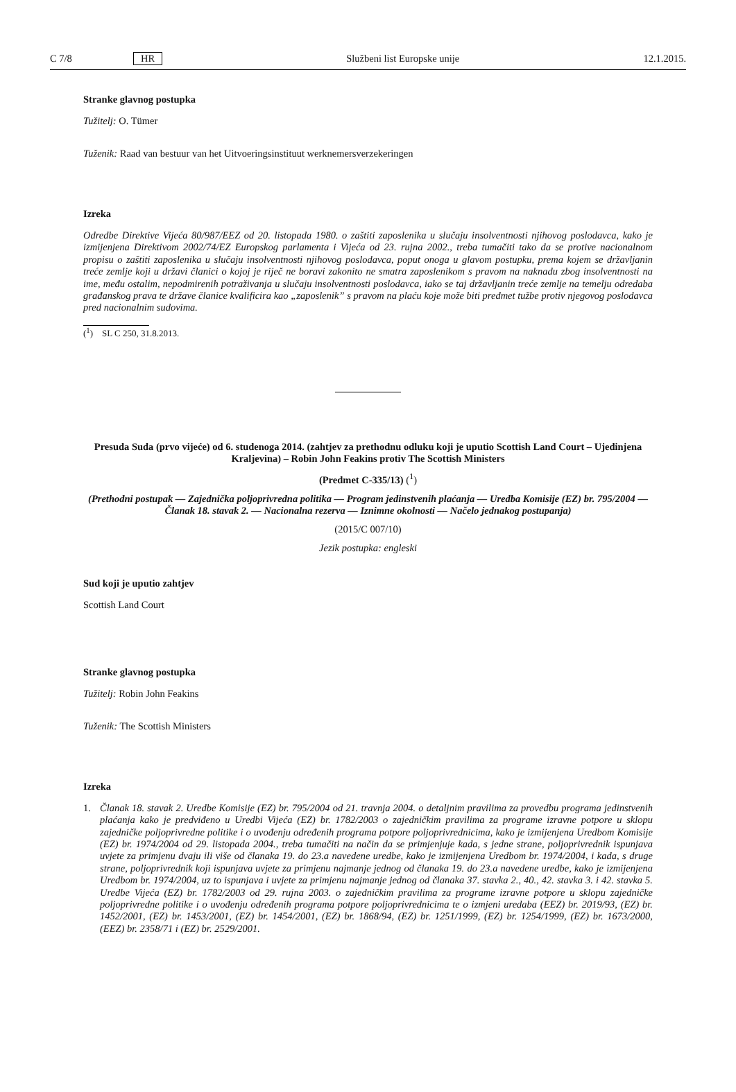C 7/8 HR Službeni list Europske unije 12.1.2015.
Stranke glavnog postupka
Tužitelj: O. Tümer
Tuženik: Raad van bestuur van het Uitvoeringsinstituut werknemersverzekeringen
Izreka
Odredbe Direktive Vijeća 80/987/EEZ od 20. listopada 1980. o zaštiti zaposlenika u slučaju insolventnosti njihovog poslodavca, kako je izmijenjena Direktivom 2002/74/EZ Europskog parlamenta i Vijeća od 23. rujna 2002., treba tumačiti tako da se protive nacionalnom propisu o zaštiti zaposlenika u slučaju insolventnosti njihovog poslodavca, poput onoga u glavom postupku, prema kojem se državljanin treće zemlje koji u državi članici o kojoj je riječ ne boravi zakonito ne smatra zaposlenikom s pravom na naknadu zbog insolventnosti na ime, među ostalim, nepodmirenih potraživanja u slučaju insolventnosti poslodavca, iako se taj državljanin treće zemlje na temelju odredaba građanskog prava te države članice kvalificira kao „zaposlenik” s pravom na plaću koje može biti predmet tužbe protiv njegovog poslodavca pred nacionalnim sudovima.
(<sup>1</sup>) SL C 250, 31.8.2013.
Presuda Suda (prvo vijeće) od 6. studenoga 2014. (zahtjev za prethodnu odluku koji je uputio Scottish Land Court – Ujedinjena Kraljevina) – Robin John Feakins protiv The Scottish Ministers
(Predmet C-335/13) (<sup>1</sup>)
(Prethodni postupak — Zajednička poljoprivredna politika — Program jedinstvenih plaćanja — Uredba Komisije (EZ) br. 795/2004 — Članak 18. stavak 2. — Nacionalna rezerva — Iznimne okolnosti — Načelo jednakog postupanja)
(2015/C 007/10)
Jezik postupka: engleski
Sud koji je uputio zahtjev
Scottish Land Court
Stranke glavnog postupka
Tužitelj: Robin John Feakins
Tuženik: The Scottish Ministers
Izreka
1.
Članak 18. stavak 2. Uredbe Komisije (EZ) br. 795/2004 od 21. travnja 2004. o detaljnim pravilima za provedbu programa jedinstvenih plaćanja kako je predviđeno u Uredbi Vijeća (EZ) br. 1782/2003 o zajedničkim pravilima za programe izravne potpore u sklopu zajedničke poljoprivredne politike i o uvođenju određenih programa potpore poljoprivrednicima, kako je izmijenjena Uredbom Komisije (EZ) br. 1974/2004 od 29. listopada 2004., treba tumačiti na način da se primjenjuje kada, s jedne strane, poljoprivrednik ispunjava uvjete za primjenu dvaju ili više od članaka 19. do 23.a navedene uredbe, kako je izmijenjena Uredbom br. 1974/2004, i kada, s druge strane, poljoprivrednik koji ispunjava uvjete za primjenu najmanje jednog od članaka 19. do 23.a navedene uredbe, kako je izmijenjena Uredbom br. 1974/2004, uz to ispunjava i uvjete za primjenu najmanje jednog od članaka 37. stavka 2., 40., 42. stavka 3. i 42. stavka 5. Uredbe Vijeća (EZ) br. 1782/2003 od 29. rujna 2003. o zajedničkim pravilima za programe izravne potpore u sklopu zajedničke poljoprivredne politike i o uvođenju određenih programa potpore poljoprivrednicima te o izmjeni uredaba (EEZ) br. 2019/93, (EZ) br. 1452/2001, (EZ) br. 1453/2001, (EZ) br. 1454/2001, (EZ) br. 1868/94, (EZ) br. 1251/1999, (EZ) br. 1254/1999, (EZ) br. 1673/2000, (EEZ) br. 2358/71 i (EZ) br. 2529/2001.